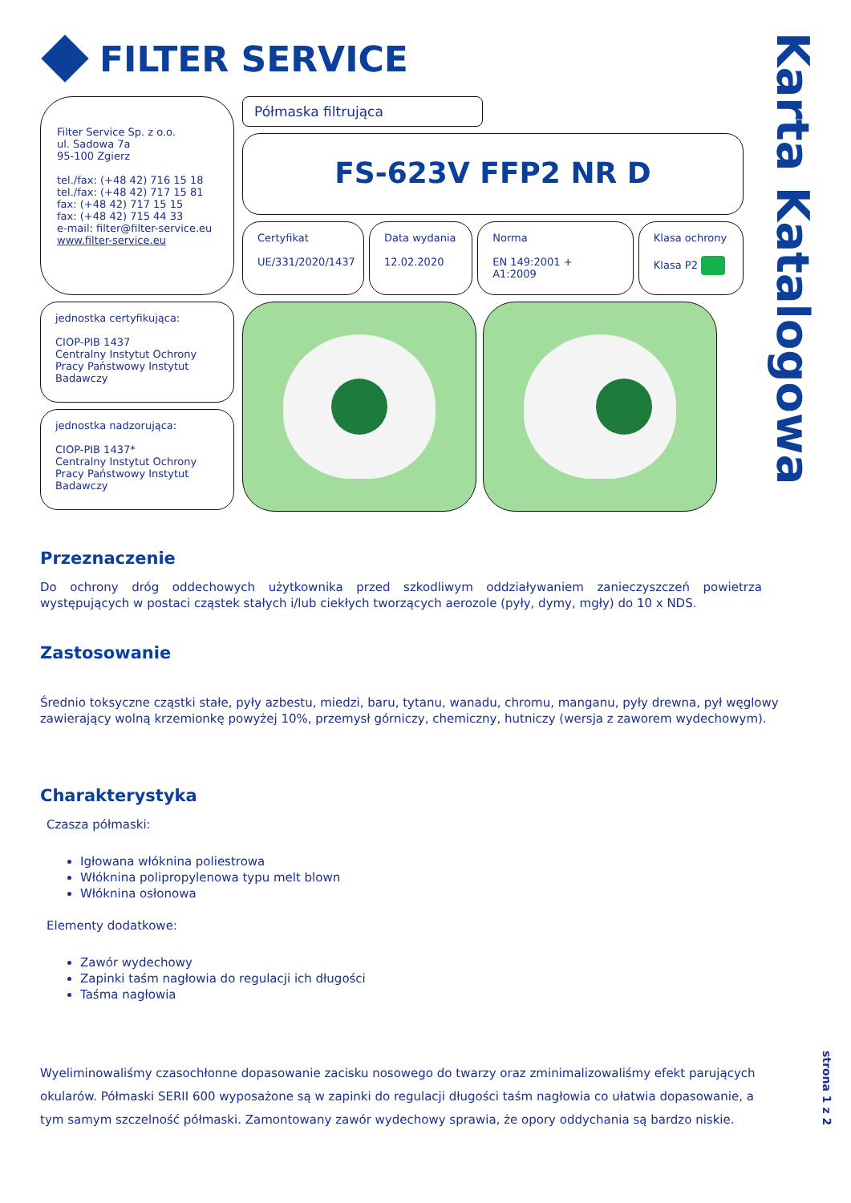Karta Katalogowa
FILTER SERVICE
Filter Service Sp. z o.o.
ul. Sadowa 7a
95-100 Zgierz
tel./fax: (+48 42) 716 15 18
tel./fax: (+48 42) 717 15 81
fax: (+48 42) 717 15 15
fax: (+48 42) 715 44 33
e-mail: filter@filter-service.eu
www.filter-service.eu
jednostka certyfikująca:
CIOP-PIB 1437
Centralny Instytut Ochrony Pracy Państwowy Instytut Badawczy
jednostka nadzorująca:
CIOP-PIB 1437*
Centralny Instytut Ochrony Pracy Państwowy Instytut Badawczy
Półmaska filtrująca
FS-623V FFP2 NR D
Certyfikat
UE/331/2020/1437
Data wydania
12.02.2020
Norma
EN 149:2001 + A1:2009
Klasa ochrony
Klasa P2
Przeznaczenie
Do ochrony dróg oddechowych użytkownika przed szkodliwym oddziaływaniem zanieczyszczeń powietrza występujących w postaci cząstek stałych i/lub ciekłych tworzących aerozole (pyły, dymy, mgły) do 10 x NDS.
Zastosowanie
Średnio toksyczne cząstki stałe, pyły azbestu, miedzi, baru, tytanu, wanadu, chromu, manganu, pyły drewna, pył węglowy zawierający wolną krzemionkę powyżej 10%, przemysł górniczy, chemiczny, hutniczy (wersja z zaworem wydechowym).
Charakterystyka
Czasza półmaski:
Igłowana włóknina poliestrowa
Włóknina polipropylenowa typu melt blown
Włóknina osłonowa
Elementy dodatkowe:
Zawór wydechowy
Zapinki taśm nagłowia do regulacji ich długości
Taśma nagłowia
Wyeliminowaliśmy czasochłonne dopasowanie zacisku nosowego do twarzy oraz zminimalizowaliśmy efekt parujących okularów. Półmaski SERII 600 wyposażone są w zapinki do regulacji długości taśm nagłowia co ułatwia dopasowanie, a tym samym szczelność półmaski. Zamontowany zawór wydechowy sprawia, że opory oddychania są bardzo niskie.
strona 1 z 2